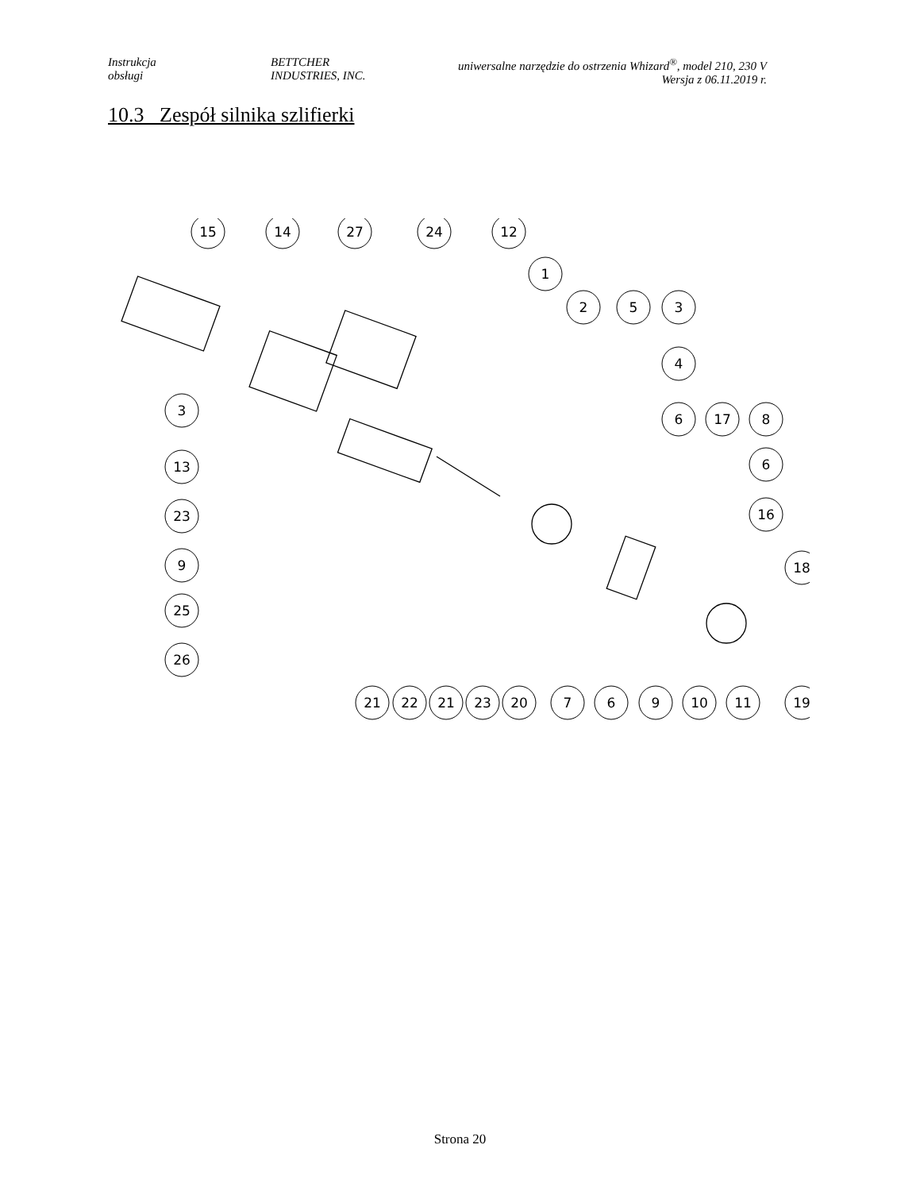Instrukcja
obsługi
BETTCHER
INDUSTRIES, INC.
uniwersalne narzędzie do ostrzenia Whizard<sup>®</sup>, model 210, 230 V
Wersja z 06.11.2019 r.
10.3 Zespół silnika szlifierki
15
14
27
24
12
1
2
5
3
4
6
17
8
6
16
18
3
13
23
9
25
26
21
22
21
23
20
7
6
9
10
11
19
Strona 20